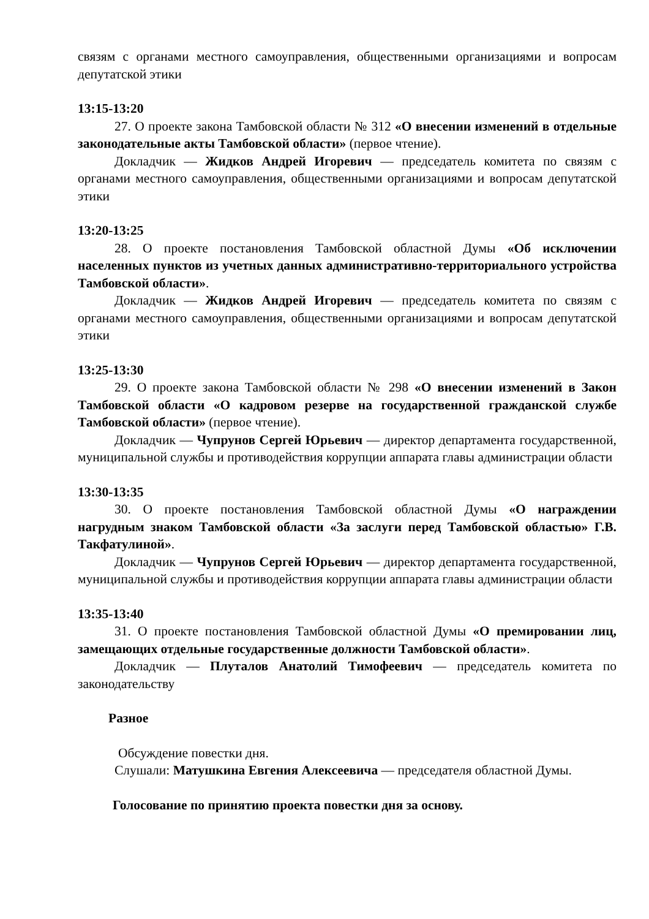связям с органами местного самоуправления, общественными организациями и вопросам депутатской этики
13:15-13:20
27. О проекте закона Тамбовской области № 312 «О внесении изменений в отдельные законодательные акты Тамбовской области» (первое чтение).
Докладчик — Жидков Андрей Игоревич — председатель комитета по связям с органами местного самоуправления, общественными организациями и вопросам депутатской этики
13:20-13:25
28. О проекте постановления Тамбовской областной Думы «Об исключении населенных пунктов из учетных данных административно-территориального устройства Тамбовской области».
Докладчик — Жидков Андрей Игоревич — председатель комитета по связям с органами местного самоуправления, общественными организациями и вопросам депутатской этики
13:25-13:30
29. О проекте закона Тамбовской области № 298 «О внесении изменений в Закон Тамбовской области «О кадровом резерве на государственной гражданской службе Тамбовской области» (первое чтение).
Докладчик — Чупрунов Сергей Юрьевич — директор департамента государственной, муниципальной службы и противодействия коррупции аппарата главы администрации области
13:30-13:35
30. О проекте постановления Тамбовской областной Думы «О награждении нагрудным знаком Тамбовской области «За заслуги перед Тамбовской областью» Г.В. Такфатулиной».
Докладчик — Чупрунов Сергей Юрьевич — директор департамента государственной, муниципальной службы и противодействия коррупции аппарата главы администрации области
13:35-13:40
31. О проекте постановления Тамбовской областной Думы «О премировании лиц, замещающих отдельные государственные должности Тамбовской области».
Докладчик — Плуталов Анатолий Тимофеевич — председатель комитета по законодательству
Разное
Обсуждение повестки дня.
Слушали: Матушкина Евгения Алексеевича — председателя областной Думы.
Голосование по принятию проекта повестки дня за основу.